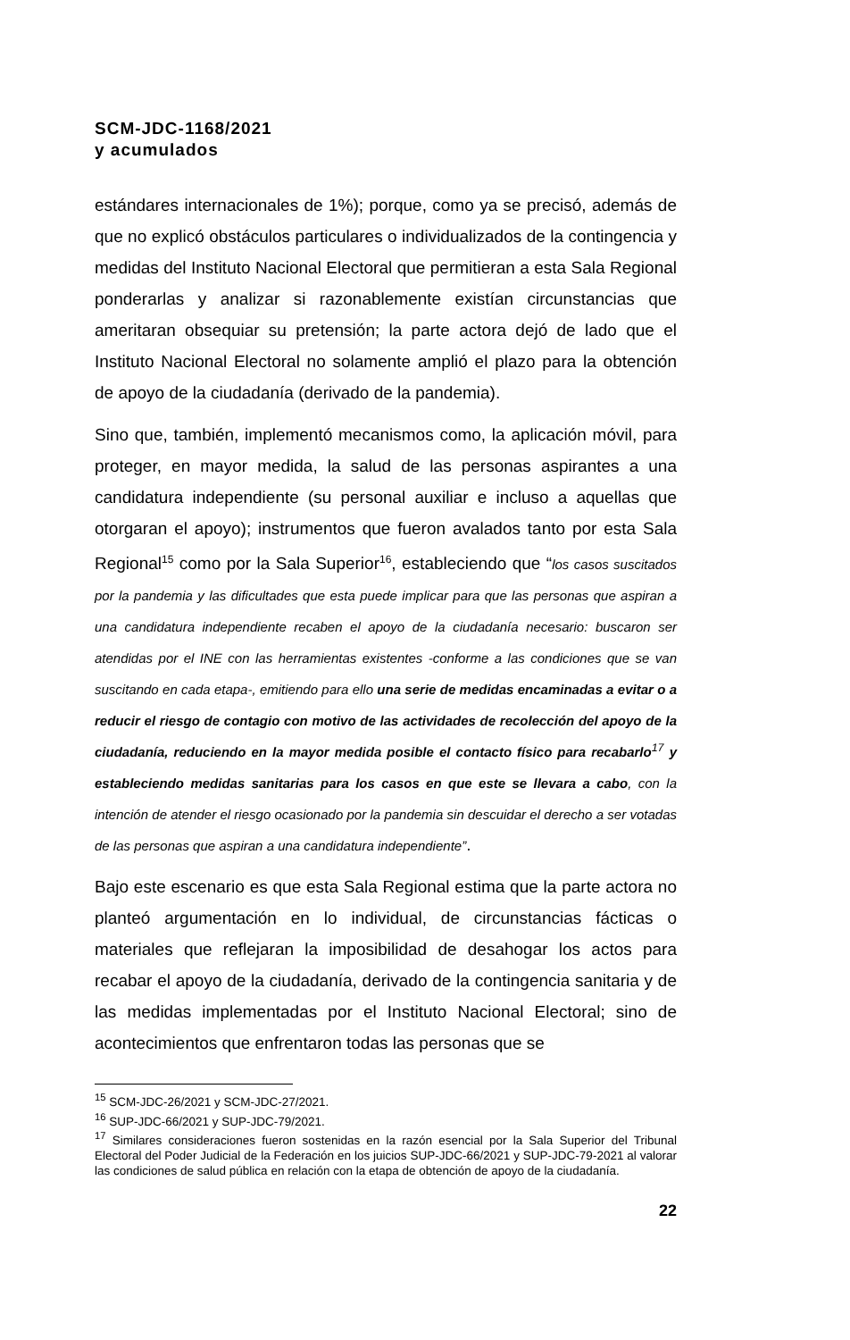SCM-JDC-1168/2021
y acumulados
estándares internacionales de 1%); porque, como ya se precisó, además de que no explicó obstáculos particulares o individualizados de la contingencia y medidas del Instituto Nacional Electoral que permitieran a esta Sala Regional ponderarlas y analizar si razonablemente existían circunstancias que ameritaran obsequiar su pretensión; la parte actora dejó de lado que el Instituto Nacional Electoral no solamente amplió el plazo para la obtención de apoyo de la ciudadanía (derivado de la pandemia).
Sino que, también, implementó mecanismos como, la aplicación móvil, para proteger, en mayor medida, la salud de las personas aspirantes a una candidatura independiente (su personal auxiliar e incluso a aquellas que otorgaran el apoyo); instrumentos que fueron avalados tanto por esta Sala Regional<sup>15</sup> como por la Sala Superior<sup>16</sup>, estableciendo que “los casos suscitados por la pandemia y las dificultades que esta puede implicar para que las personas que aspiran a una candidatura independiente recaben el apoyo de la ciudadanía necesario: buscaron ser atendidas por el INE con las herramientas existentes -conforme a las condiciones que se van suscitando en cada etapa-, emitiendo para ello una serie de medidas encaminadas a evitar o a reducir el riesgo de contagio con motivo de las actividades de recolección del apoyo de la ciudadanía, reduciendo en la mayor medida posible el contacto físico para recabarlo<sup>17</sup> y estableciendo medidas sanitarias para los casos en que este se llevara a cabo, con la intención de atender el riesgo ocasionado por la pandemia sin descuidar el derecho a ser votadas de las personas que aspiran a una candidatura independiente”.
Bajo este escenario es que esta Sala Regional estima que la parte actora no planteó argumentación en lo individual, de circunstancias fácticas o materiales que reflejaran la imposibilidad de desahogar los actos para recabar el apoyo de la ciudadanía, derivado de la contingencia sanitaria y de las medidas implementadas por el Instituto Nacional Electoral; sino de acontecimientos que enfrentaron todas las personas que se
<sup>15</sup> SCM-JDC-26/2021 y SCM-JDC-27/2021.
<sup>16</sup> SUP-JDC-66/2021 y SUP-JDC-79/2021.
<sup>17</sup> Similares consideraciones fueron sostenidas en la razón esencial por la Sala Superior del Tribunal Electoral del Poder Judicial de la Federación en los juicios SUP-JDC-66/2021 y SUP-JDC-79-2021 al valorar las condiciones de salud pública en relación con la etapa de obtención de apoyo de la ciudadanía.
22